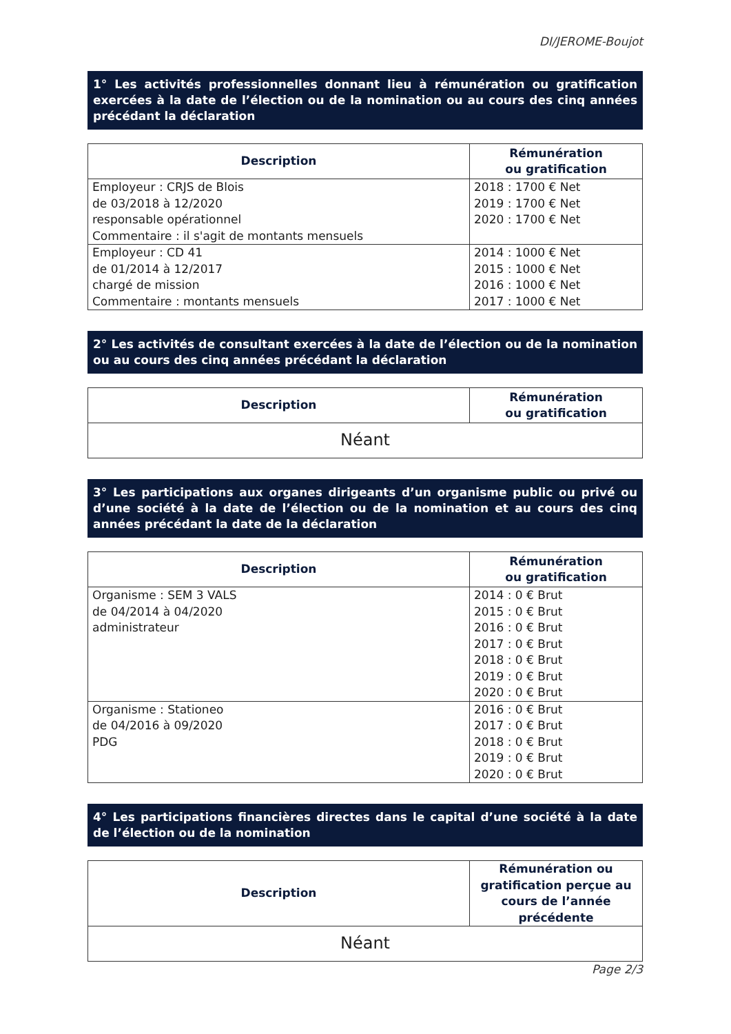DI/JEROME-Boujot
1° Les activités professionnelles donnant lieu à rémunération ou gratification exercées à la date de l’élection ou de la nomination ou au cours des cinq années précédant la déclaration
| Description | Rémunération ou gratification |
| --- | --- |
| Employeur : CRJS de Blois de 03/2018 à 12/2020 responsable opérationnel Commentaire : il s'agit de montants mensuels | 2018 : 1700 € Net 2019 : 1700 € Net 2020 : 1700 € Net |
| Employeur : CD 41 de 01/2014 à 12/2017 chargé de mission Commentaire : montants mensuels | 2014 : 1000 € Net 2015 : 1000 € Net 2016 : 1000 € Net 2017 : 1000 € Net |
2° Les activités de consultant exercées à la date de l’élection ou de la nomination ou au cours des cinq années précédant la déclaration
| Description | Rémunération ou gratification |
| --- | --- |
| Néant | |
3° Les participations aux organes dirigeants d’un organisme public ou privé ou d’une société à la date de l’élection ou de la nomination et au cours des cinq années précédant la date de la déclaration
| Description | Rémunération ou gratification |
| --- | --- |
| Organisme : SEM 3 VALS de 04/2014 à 04/2020 administrateur | 2014 : 0 € Brut 2015 : 0 € Brut 2016 : 0 € Brut 2017 : 0 € Brut 2018 : 0 € Brut 2019 : 0 € Brut 2020 : 0 € Brut |
| Organisme : Stationeo de 04/2016 à 09/2020 PDG | 2016 : 0 € Brut 2017 : 0 € Brut 2018 : 0 € Brut 2019 : 0 € Brut 2020 : 0 € Brut |
4° Les participations financières directes dans le capital d’une société à la date de l’élection ou de la nomination
| Description | Rémunération ou gratification perçue au cours de l’année précédente |
| --- | --- |
| Néant | |
Page 2/3